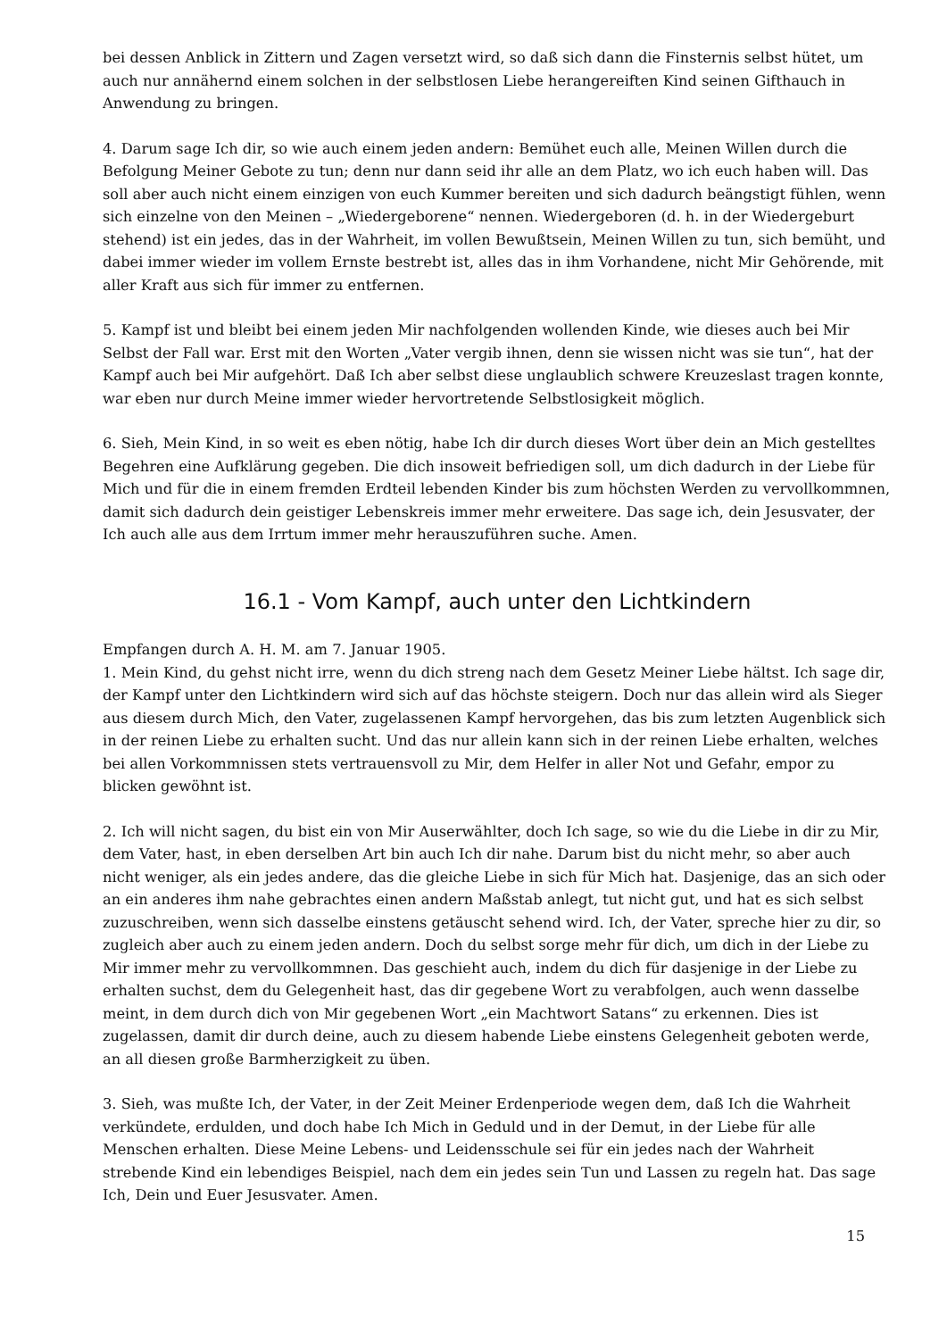bei dessen Anblick in Zittern und Zagen versetzt wird, so daß sich dann die Finsternis selbst hütet, um auch nur annähernd einem solchen in der selbstlosen Liebe herangereiften Kind seinen Gifthauch in Anwendung zu bringen.
4. Darum sage Ich dir, so wie auch einem jeden andern: Bemühet euch alle, Meinen Willen durch die Befolgung Meiner Gebote zu tun; denn nur dann seid ihr alle an dem Platz, wo ich euch haben will. Das soll aber auch nicht einem einzigen von euch Kummer bereiten und sich dadurch beängstigt fühlen, wenn sich einzelne von den Meinen – „Wiedergeborene“ nennen. Wiedergeboren (d. h. in der Wiedergeburt stehend) ist ein jedes, das in der Wahrheit, im vollen Bewußtsein, Meinen Willen zu tun, sich bemüht, und dabei immer wieder im vollem Ernste bestrebt ist, alles das in ihm Vorhandene, nicht Mir Gehörende, mit aller Kraft aus sich für immer zu entfernen.
5. Kampf ist und bleibt bei einem jeden Mir nachfolgenden wollenden Kinde, wie dieses auch bei Mir Selbst der Fall war. Erst mit den Worten „Vater vergib ihnen, denn sie wissen nicht was sie tun“, hat der Kampf auch bei Mir aufgehört. Daß Ich aber selbst diese unglaublich schwere Kreuzeslast tragen konnte, war eben nur durch Meine immer wieder hervortretende Selbstlosigkeit möglich.
6. Sieh, Mein Kind, in so weit es eben nötig, habe Ich dir durch dieses Wort über dein an Mich gestelltes Begehren eine Aufklärung gegeben. Die dich insoweit befriedigen soll, um dich dadurch in der Liebe für Mich und für die in einem fremden Erdteil lebenden Kinder bis zum höchsten Werden zu vervollkommnen, damit sich dadurch dein geistiger Lebenskreis immer mehr erweitere. Das sage ich, dein Jesusvater, der Ich auch alle aus dem Irrtum immer mehr herauszuführen suche. Amen.
16.1 - Vom Kampf, auch unter den Lichtkindern
Empfangen durch A. H. M. am 7. Januar 1905.
1. Mein Kind, du gehst nicht irre, wenn du dich streng nach dem Gesetz Meiner Liebe hältst. Ich sage dir, der Kampf unter den Lichtkindern wird sich auf das höchste steigern. Doch nur das allein wird als Sieger aus diesem durch Mich, den Vater, zugelassenen Kampf hervorgehen, das bis zum letzten Augenblick sich in der reinen Liebe zu erhalten sucht. Und das nur allein kann sich in der reinen Liebe erhalten, welches bei allen Vorkommnissen stets vertrauensvoll zu Mir, dem Helfer in aller Not und Gefahr, empor zu blicken gewöhnt ist.
2. Ich will nicht sagen, du bist ein von Mir Auserwählter, doch Ich sage, so wie du die Liebe in dir zu Mir, dem Vater, hast, in eben derselben Art bin auch Ich dir nahe. Darum bist du nicht mehr, so aber auch nicht weniger, als ein jedes andere, das die gleiche Liebe in sich für Mich hat. Dasjenige, das an sich oder an ein anderes ihm nahe gebrachtes einen andern Maßstab anlegt, tut nicht gut, und hat es sich selbst zuzuschreiben, wenn sich dasselbe einstens getäuscht sehend wird. Ich, der Vater, spreche hier zu dir, so zugleich aber auch zu einem jeden andern. Doch du selbst sorge mehr für dich, um dich in der Liebe zu Mir immer mehr zu vervollkommnen. Das geschieht auch, indem du dich für dasjenige in der Liebe zu erhalten suchst, dem du Gelegenheit hast, das dir gegebene Wort zu verabfolgen, auch wenn dasselbe meint, in dem durch dich von Mir gegebenen Wort „ein Machtwort Satans“ zu erkennen. Dies ist zugelassen, damit dir durch deine, auch zu diesem habende Liebe einstens Gelegenheit geboten werde, an all diesen große Barmherzigkeit zu üben.
3. Sieh, was mußte Ich, der Vater, in der Zeit Meiner Erdenperiode wegen dem, daß Ich die Wahrheit verkündete, erdulden, und doch habe Ich Mich in Geduld und in der Demut, in der Liebe für alle Menschen erhalten. Diese Meine Lebens- und Leidensschule sei für ein jedes nach der Wahrheit strebende Kind ein lebendiges Beispiel, nach dem ein jedes sein Tun und Lassen zu regeln hat. Das sage Ich, Dein und Euer Jesusvater. Amen.
15